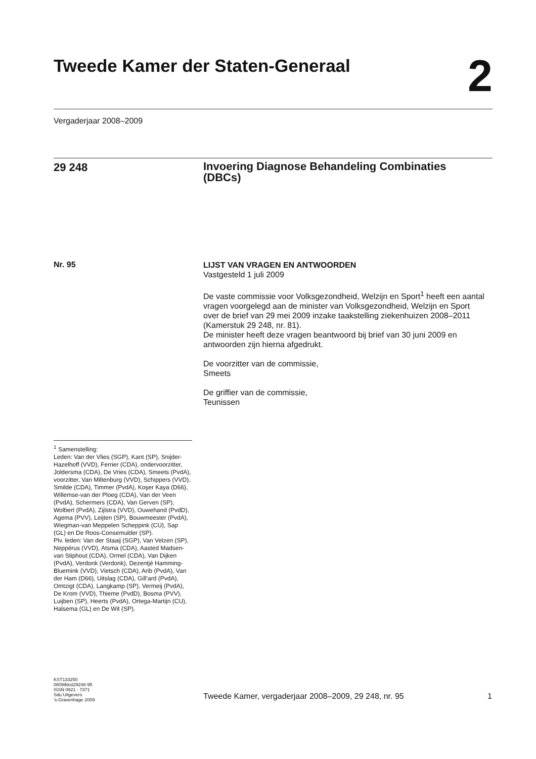Tweede Kamer der Staten-Generaal
2
Vergaderjaar 2008–2009
29 248
Invoering Diagnose Behandeling Combinaties (DBCs)
Nr. 95
LIJST VAN VRAGEN EN ANTWOORDEN
Vastgesteld 1 juli 2009
De vaste commissie voor Volksgezondheid, Welzijn en Sport<sup>1</sup> heeft een aantal vragen voorgelegd aan de minister van Volksgezondheid, Welzijn en Sport over de brief van 29 mei 2009 inzake taakstelling ziekenhuizen 2008–2011 (Kamerstuk 29 248, nr. 81).
De minister heeft deze vragen beantwoord bij brief van 30 juni 2009 en antwoorden zijn hierna afgedrukt.
De voorzitter van de commissie,
Smeets
De griffier van de commissie,
Teunissen
<sup>1</sup> Samenstelling:
Leden: Van der Vlies (SGP), Kant (SP), Snijder-Hazelhoff (VVD), Ferrier (CDA), ondervoorzitter, Joldersma (CDA), De Vries (CDA), Smeets (PvdA), voorzitter, Van Miltenburg (VVD), Schippers (VVD), Smilde (CDA), Timmer (PvdA), Koşer Kaya (D66), Willemse-van der Ploeg (CDA), Van der Veen (PvdA), Schermers (CDA), Van Gerven (SP), Wolbert (PvdA), Zijlstra (VVD), Ouwehand (PvdD), Agema (PVV), Leijten (SP), Bouwmeester (PvdA), Wiegman-van Meppelen Scheppink (CU), Sap (GL) en De Roos-Consemulder (SP).
Plv. leden: Van der Staaij (SGP), Van Velzen (SP), Neppérus (VVD), Atsma (CDA), Aasted Madsen-van Stiphout (CDA), Ormel (CDA), Van Dijken (PvdA), Verdonk (Verdonk), Dezentjé Hamming-Bluemink (VVD), Vietsch (CDA), Arib (PvdA), Van der Ham (D66), Uitslag (CDA), Gill’ard (PvdA), Omtzigt (CDA), Langkamp (SP), Vermeij (PvdA), De Krom (VVD), Thieme (PvdD), Bosma (PVV), Luijben (SP), Heerts (PvdA), Ortega-Martijn (CU), Halsema (GL) en De Wit (SP).
KST133250
0809tkkst29248-95
ISSN 0921 - 7371
Sdu Uitgevers
’s-Gravenhage 2009
Tweede Kamer, vergaderjaar 2008–2009, 29 248, nr. 95
1